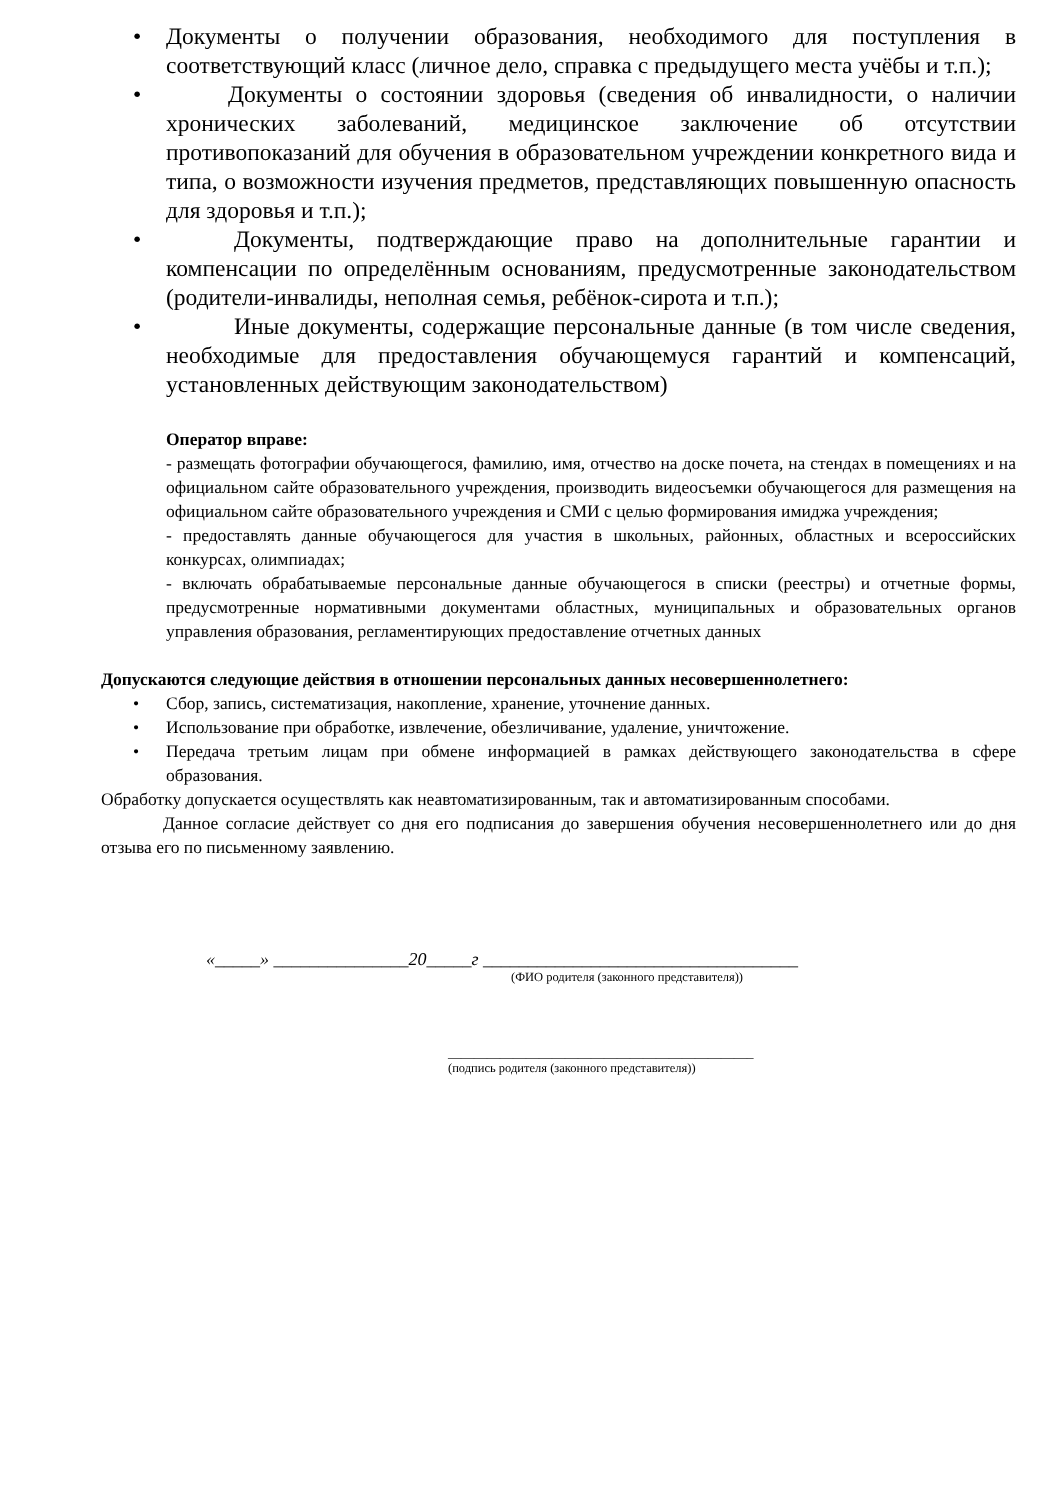• Документы о получении образования, необходимого для поступления в соответствующий класс (личное дело, справка с предыдущего места учёбы и т.п.);
• Документы о состоянии здоровья (сведения об инвалидности, о наличии хронических заболеваний, медицинское заключение об отсутствии противопоказаний для обучения в образовательном учреждении конкретного вида и типа, о возможности изучения предметов, представляющих повышенную опасность для здоровья и т.п.);
• Документы, подтверждающие право на дополнительные гарантии и компенсации по определённым основаниям, предусмотренные законодательством (родители-инвалиды, неполная семья, ребёнок-сирота и т.п.);
• Иные документы, содержащие персональные данные (в том числе сведения, необходимые для предоставления обучающемуся гарантий и компенсаций, установленных действующим законодательством)
Оператор вправе:
- размещать фотографии обучающегося, фамилию, имя, отчество на доске почета, на стендах в помещениях и на официальном сайте образовательного учреждения, производить видеосъемки обучающегося для размещения на официальном сайте образовательного учреждения и СМИ с целью формирования имиджа учреждения;
- предоставлять данные обучающегося для участия в школьных, районных, областных и всероссийских конкурсах, олимпиадах;
- включать обрабатываемые персональные данные обучающегося в списки (реестры) и отчетные формы, предусмотренные нормативными документами областных, муниципальных и образовательных органов управления образования, регламентирующих предоставление отчетных данных
Допускаются следующие действия в отношении персональных данных несовершеннолетнего:
• Сбор, запись, систематизация, накопление, хранение, уточнение данных.
• Использование при обработке, извлечение, обезличивание, удаление, уничтожение.
• Передача третьим лицам при обмене информацией в рамках действующего законодательства в сфере образования.
Обработку допускается осуществлять как неавтоматизированным, так и автоматизированным способами.
Данное согласие действует со дня его подписания до завершения обучения несовершеннолетнего или до дня отзыва его по письменному заявлению.
«_____» _______________20_____г ___________________________________
(ФИО родителя (законного представителя))
_______________________________________________
(подпись родителя (законного представителя))